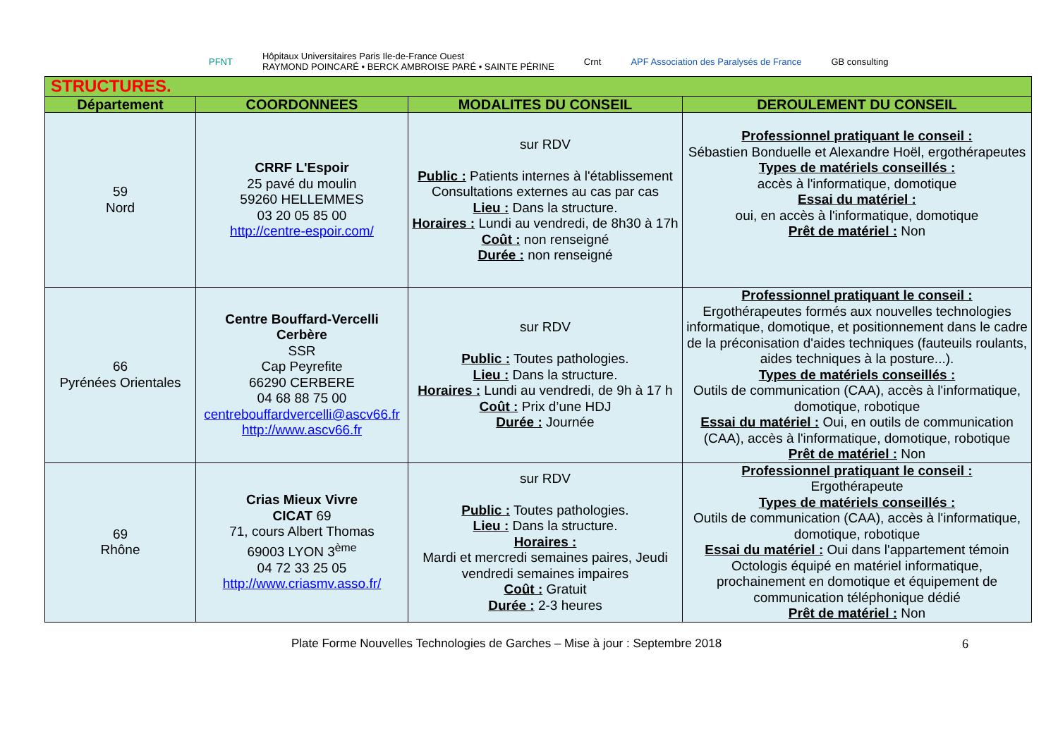PFNT
Hôpitaux Universitaires Paris Ile-de-France Ouest
RAYMOND POINCARÉ • BERCK AMBROISE PARÉ • SAINTE PÉRINE
Crnt
APF Association des Paralysés de France
GB consulting
| STRUCTURES. | | | |
| Département | COORDONNEES | MODALITES DU CONSEIL | DEROULEMENT DU CONSEIL |
| 59 Nord | CRRF L'Espoir 25 pavé du moulin 59260 HELLEMMES 03 20 05 85 00 http://centre-espoir.com/ | sur RDV Public : Patients internes à l'établissement Consultations externes au cas par cas Lieu : Dans la structure. Horaires : Lundi au vendredi, de 8h30 à 17h Coût : non renseigné Durée : non renseigné | Professionnel pratiquant le conseil : Sébastien Bonduelle et Alexandre Hoël, ergothérapeutes Types de matériels conseillés : accès à l'informatique, domotique Essai du matériel : oui, en accès à l'informatique, domotique Prêt de matériel : Non |
| 66 Pyrénées Orientales | Centre Bouffard-Vercelli Cerbère SSR Cap Peyrefite 66290 CERBERE 04 68 88 75 00 centrebouffardvercelli@ascv66.fr http://www.ascv66.fr | sur RDV Public : Toutes pathologies. Lieu : Dans la structure. Horaires : Lundi au vendredi, de 9h à 17 h Coût : Prix d’une HDJ Durée : Journée | Professionnel pratiquant le conseil : Ergothérapeutes formés aux nouvelles technologies informatique, domotique, et positionnement dans le cadre de la préconisation d'aides techniques (fauteuils roulants, aides techniques à la posture...). Types de matériels conseillés : Outils de communication (CAA), accès à l'informatique, domotique, robotique Essai du matériel : Oui, en outils de communication (CAA), accès à l'informatique, domotique, robotique Prêt de matériel : Non |
| 69 Rhône | Crias Mieux Vivre CICAT 69 71, cours Albert Thomas 69003 LYON 3<sup>ème</sup> 04 72 33 25 05 http://www.criasmv.asso.fr/ | sur RDV Public : Toutes pathologies. Lieu : Dans la structure. Horaires : Mardi et mercredi semaines paires, Jeudi vendredi semaines impaires Coût : Gratuit Durée : 2-3 heures | Professionnel pratiquant le conseil : Ergothérapeute Types de matériels conseillés : Outils de communication (CAA), accès à l'informatique, domotique, robotique Essai du matériel : Oui dans l'appartement témoin Octologis équipé en matériel informatique, prochainement en domotique et équipement de communication téléphonique dédié Prêt de matériel : Non |
Plate Forme Nouvelles Technologies de Garches – Mise à jour : Septembre 2018 6